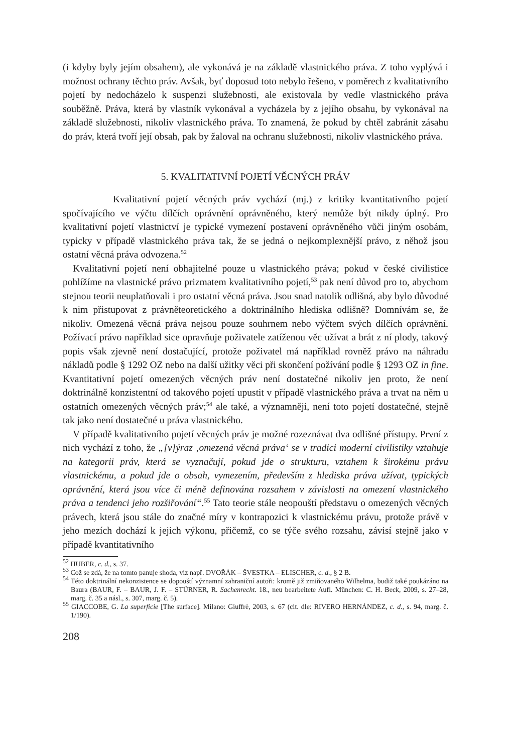(i kdyby byly jejím obsahem), ale vykonává je na základě vlastnického práva. Z toho vyplývá i možnost ochrany těchto práv. Avšak, byť doposud toto nebylo řešeno, v poměrech z kvalitativního pojetí by nedocházelo k suspenzi služebnosti, ale existovala by vedle vlastnického práva souběžně. Práva, která by vlastník vykonával a vycházela by z jejího obsahu, by vykonával na základě služebnosti, nikoliv vlastnického práva. To znamená, že pokud by chtěl zabránit zásahu do práv, která tvoří její obsah, pak by žaloval na ochranu služebnosti, nikoliv vlastnického práva.
5. KVALITATIVNÍ POJETÍ VĚCNÝCH PRÁV
Kvalitativní pojetí věcných práv vychází (mj.) z kritiky kvantitativního pojetí spočívajícího ve výčtu dílčích oprávnění oprávněného, který nemůže být nikdy úplný. Pro kvalitativní pojetí vlastnictví je typické vymezení postavení oprávněného vůči jiným osobám, typicky v případě vlastnického práva tak, že se jedná o nejkomplexnější právo, z něhož jsou ostatní věcná práva odvozena.<sup>52</sup>
Kvalitativní pojetí není obhajitelné pouze u vlastnického práva; pokud v české civilistice pohlížíme na vlastnické právo prizmatem kvalitativního pojetí,<sup>53</sup> pak není důvod pro to, abychom stejnou teorii neuplatňovali i pro ostatní věcná práva. Jsou snad natolik odlišná, aby bylo důvodné k nim přistupovat z právněteoretického a doktrinálního hlediska odlišně? Domnívám se, že nikoliv. Omezená věcná práva nejsou pouze souhrnem nebo výčtem svých dílčích oprávnění. Požívací právo například sice opravňuje poživatele zatíženou věc užívat a brát z ní plody, takový popis však zjevně není dostačující, protože poživatel má například rovněž právo na náhradu nákladů podle § 1292 OZ nebo na další užitky věci při skončení požívání podle § 1293 OZ in fine. Kvantitativní pojetí omezených věcných práv není dostatečné nikoliv jen proto, že není doktrinálně konzistentní od takového pojetí upustit v případě vlastnického práva a trvat na něm u ostatních omezených věcných práv;<sup>54</sup> ale také, a významněji, není toto pojetí dostatečné, stejně tak jako není dostatečné u práva vlastnického.
V případě kvalitativního pojetí věcných práv je možné rozeznávat dva odlišné přístupy. První z nich vychází z toho, že „[v]ýraz ‚omezená věcná práva‘ se v tradici moderní civilistiky vztahuje na kategorii práv, která se vyznačují, pokud jde o strukturu, vztahem k širokému právu vlastnickému, a pokud jde o obsah, vymezením, především z hlediska práva užívat, typických oprávnění, která jsou více či méně definována rozsahem v závislosti na omezení vlastnického práva a tendenci jeho rozšiřování“.<sup>55</sup> Tato teorie stále neopouští představu o omezených věcných právech, která jsou stále do značné míry v kontrapozici k vlastnickému právu, protože právě v jeho mezích dochází k jejich výkonu, přičemž, co se týče svého rozsahu, závisí stejně jako v případě kvantitativního
<sup>52</sup> HUBER, c. d., s. 37.
<sup>53</sup> Což se zdá, že na tomto panuje shoda, viz např. DVOŘÁK – ŠVESTKA – ELISCHER, c. d., § 2 B.
<sup>54</sup> Této doktrinální nekonzistence se dopouští významní zahraniční autoři: kromě již zmiňovaného Wilhelma, budiž také poukázáno na Baura (BAUR, F. – BAUR, J. F. – STÜRNER, R. Sachenrecht. 18., neu bearbeitete Aufl. München: C. H. Beck, 2009, s. 27–28, marg. č. 35 a násl., s. 307, marg. č. 5).
<sup>55</sup> GIACCOBE, G. La superficie [The surface]. Milano: Giuffrè, 2003, s. 67 (cit. dle: RIVERO HERNÁNDEZ, c. d., s. 94, marg. č. 1/190).
208